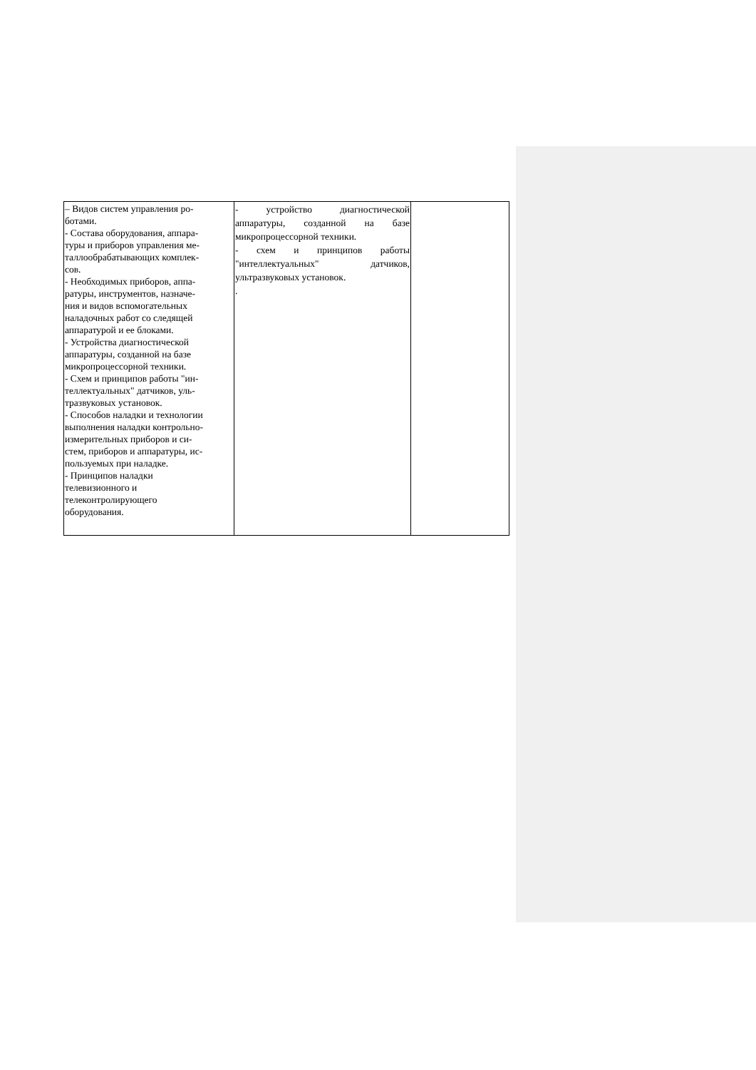| – Видов систем управления ро- ботами. - Состава оборудования, аппара- туры и приборов управления ме- таллообрабатывающих комплек- сов. - Необходимых приборов, аппа- ратуры, инструментов, назначе- ния и видов вспомогательных наладочных работ со следящей аппаратурой и ее блоками. - Устройства диагностической аппаратуры, созданной на базе микропроцессорной техники. - Схем и принципов работы "ин- теллектуальных" датчиков, уль- тразвуковых установок. - Способов наладки и технологии выполнения наладки контрольно- измерительных приборов и си- стем, приборов и аппаратуры, ис- пользуемых при наладке. - Принципов наладки телевизионного и телеконтролирующего оборудования. | - устройство диагностической аппаратуры, созданной на базе микропроцессорной техники. - схем и принципов работы "интеллектуальных" датчиков, ультразвуковых установок. . | |